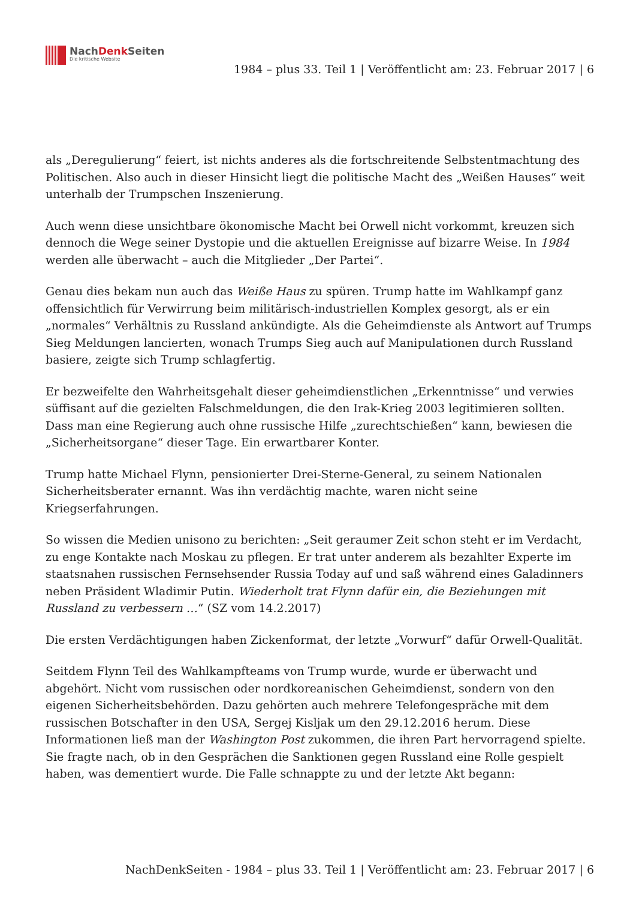NachDenk Seiten
Die kritische Website
1984 – plus 33. Teil 1 | Veröffentlicht am: 23. Februar 2017 | 6
als „Deregulierung“ feiert, ist nichts anderes als die fortschreitende Selbstentmachtung des Politischen. Also auch in dieser Hinsicht liegt die politische Macht des „Weißen Hauses“ weit unterhalb der Trumpschen Inszenierung.
Auch wenn diese unsichtbare ökonomische Macht bei Orwell nicht vorkommt, kreuzen sich dennoch die Wege seiner Dystopie und die aktuellen Ereignisse auf bizarre Weise. In 1984 werden alle überwacht – auch die Mitglieder „Der Partei“.
Genau dies bekam nun auch das Weiße Haus zu spüren. Trump hatte im Wahlkampf ganz offensichtlich für Verwirrung beim militärisch-industriellen Komplex gesorgt, als er ein „normales“ Verhältnis zu Russland ankündigte. Als die Geheimdienste als Antwort auf Trumps Sieg Meldungen lancierten, wonach Trumps Sieg auch auf Manipulationen durch Russland basiere, zeigte sich Trump schlagfertig.
Er bezweifelte den Wahrheitsgehalt dieser geheimdienstlichen „Erkenntnisse“ und verwies süffisant auf die gezielten Falschmeldungen, die den Irak-Krieg 2003 legitimieren sollten. Dass man eine Regierung auch ohne russische Hilfe „zurechtschießen“ kann, bewiesen die „Sicherheitsorgane“ dieser Tage. Ein erwartbarer Konter.
Trump hatte Michael Flynn, pensionierter Drei-Sterne-General, zu seinem Nationalen Sicherheitsberater ernannt. Was ihn verdächtig machte, waren nicht seine Kriegserfahrungen.
So wissen die Medien unisono zu berichten: „Seit geraumer Zeit schon steht er im Verdacht, zu enge Kontakte nach Moskau zu pflegen. Er trat unter anderem als bezahlter Experte im staatsnahen russischen Fernsehsender Russia Today auf und saß während eines Galadinners neben Präsident Wladimir Putin. Wiederholt trat Flynn dafür ein, die Beziehungen mit Russland zu verbessern …“ (SZ vom 14.2.2017)
Die ersten Verdächtigungen haben Zickenformat, der letzte „Vorwurf“ dafür Orwell-Qualität.
Seitdem Flynn Teil des Wahlkampfteams von Trump wurde, wurde er überwacht und abgehört. Nicht vom russischen oder nordkoreanischen Geheimdienst, sondern von den eigenen Sicherheitsbehörden. Dazu gehörten auch mehrere Telefongespräche mit dem russischen Botschafter in den USA, Sergej Kisljak um den 29.12.2016 herum. Diese Informationen ließ man der Washington Post zukommen, die ihren Part hervorragend spielte. Sie fragte nach, ob in den Gesprächen die Sanktionen gegen Russland eine Rolle gespielt haben, was dementiert wurde. Die Falle schnappte zu und der letzte Akt begann:
NachDenkSeiten - 1984 – plus 33. Teil 1 | Veröffentlicht am: 23. Februar 2017 | 6